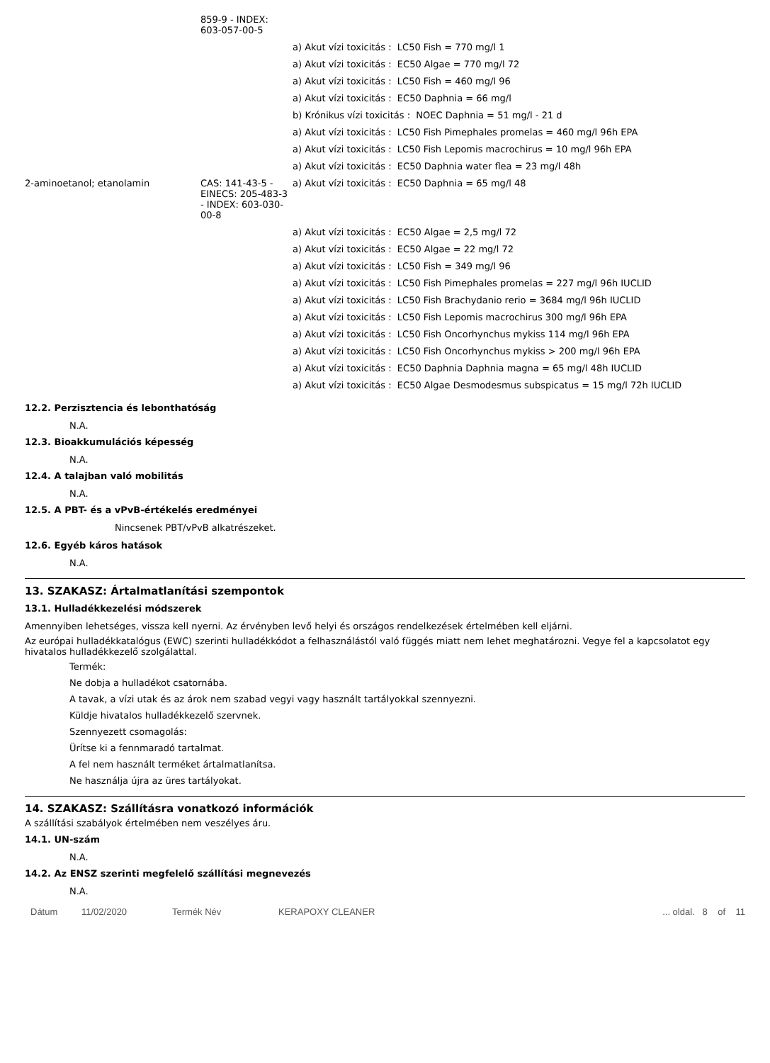| | 859-9 - INDEX: 603-057-00-5 | |
| | | a) Akut vízi toxicitás : LC50 Fish = 770 mg/l 1 |
| | | a) Akut vízi toxicitás : EC50 Algae = 770 mg/l 72 |
| | | a) Akut vízi toxicitás : LC50 Fish = 460 mg/l 96 |
| | | a) Akut vízi toxicitás : EC50 Daphnia = 66 mg/l |
| | | b) Krónikus vízi toxicitás : NOEC Daphnia = 51 mg/l - 21 d |
| | | a) Akut vízi toxicitás : LC50 Fish Pimephales promelas = 460 mg/l 96h EPA |
| | | a) Akut vízi toxicitás : LC50 Fish Lepomis macrochirus = 10 mg/l 96h EPA |
| | | a) Akut vízi toxicitás : EC50 Daphnia water flea = 23 mg/l 48h |
| 2-aminoetanol; etanolamin | CAS: 141-43-5 - EINECS: 205-483-3 - INDEX: 603-030-00-8 | a) Akut vízi toxicitás : EC50 Daphnia = 65 mg/l 48 |
| | | a) Akut vízi toxicitás : EC50 Algae = 2,5 mg/l 72 |
| | | a) Akut vízi toxicitás : EC50 Algae = 22 mg/l 72 |
| | | a) Akut vízi toxicitás : LC50 Fish = 349 mg/l 96 |
| | | a) Akut vízi toxicitás : LC50 Fish Pimephales promelas = 227 mg/l 96h IUCLID |
| | | a) Akut vízi toxicitás : LC50 Fish Brachydanio rerio = 3684 mg/l 96h IUCLID |
| | | a) Akut vízi toxicitás : LC50 Fish Lepomis macrochirus 300 mg/l 96h EPA |
| | | a) Akut vízi toxicitás : LC50 Fish Oncorhynchus mykiss 114 mg/l 96h EPA |
| | | a) Akut vízi toxicitás : LC50 Fish Oncorhynchus mykiss > 200 mg/l 96h EPA |
| | | a) Akut vízi toxicitás : EC50 Daphnia Daphnia magna = 65 mg/l 48h IUCLID |
| | | a) Akut vízi toxicitás : EC50 Algae Desmodesmus subspicatus = 15 mg/l 72h IUCLID |
12.2. Perzisztencia és lebonthatóság
N.A.
12.3. Bioakkumulációs képesség
N.A.
12.4. A talajban való mobilitás
N.A.
12.5. A PBT- és a vPvB-értékelés eredményei
Nincsenek PBT/vPvB alkatrészeket.
12.6. Egyéb káros hatások
N.A.
13. SZAKASZ: Ártalmatlanítási szempontok
13.1. Hulladékkezelési módszerek
Amennyiben lehetséges, vissza kell nyerni. Az érvényben levő helyi és országos rendelkezések értelmében kell eljárni.
Az európai hulladékkatalógus (EWC) szerinti hulladékkódot a felhasználástól való függés miatt nem lehet meghatározni. Vegye fel a kapcsolatot egy hivatalos hulladékkezelő szolgálattal.
Termék:
Ne dobja a hulladékot csatornába.
A tavak, a vízi utak és az árok nem szabad vegyi vagy használt tartályokkal szennyezni.
Küldje hivatalos hulladékkezelő szervnek.
Szennyezett csomagolás:
Ürítse ki a fennmaradó tartalmat.
A fel nem használt terméket ártalmatlanítsa.
Ne használja újra az üres tartályokat.
14. SZAKASZ: Szállításra vonatkozó információk
A szállítási szabályok értelmében nem veszélyes áru.
14.1. UN-szám
N.A.
14.2. Az ENSZ szerinti megfelelő szállítási megnevezés
N.A.
Dátum 11/02/2020 Termék Név KERAPOXY CLEANER... oldal. 8 of 11